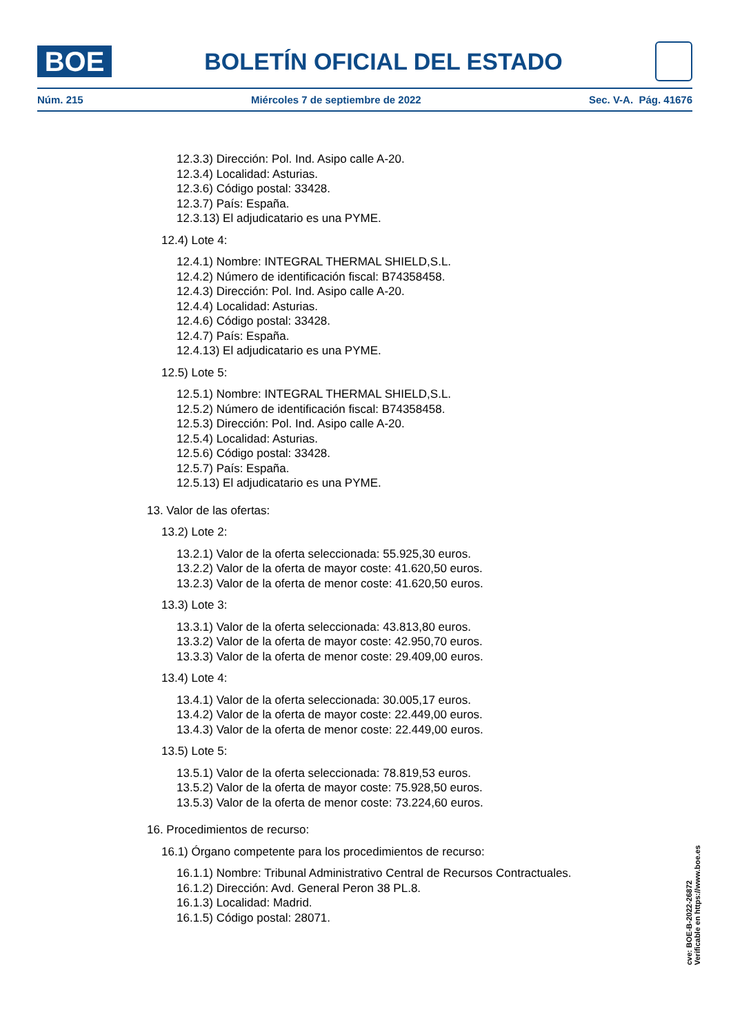BOE
BOLETÍN OFICIAL DEL ESTADO
Núm. 215 Miércoles 7 de septiembre de 2022 Sec. V-A. Pág. 41676
12.3.3) Dirección: Pol. Ind. Asipo calle A-20.
12.3.4) Localidad: Asturias.
12.3.6) Código postal: 33428.
12.3.7) País: España.
12.3.13) El adjudicatario es una PYME.
12.4) Lote 4:
12.4.1) Nombre: INTEGRAL THERMAL SHIELD,S.L.
12.4.2) Número de identificación fiscal: B74358458.
12.4.3) Dirección: Pol. Ind. Asipo calle A-20.
12.4.4) Localidad: Asturias.
12.4.6) Código postal: 33428.
12.4.7) País: España.
12.4.13) El adjudicatario es una PYME.
12.5) Lote 5:
12.5.1) Nombre: INTEGRAL THERMAL SHIELD,S.L.
12.5.2) Número de identificación fiscal: B74358458.
12.5.3) Dirección: Pol. Ind. Asipo calle A-20.
12.5.4) Localidad: Asturias.
12.5.6) Código postal: 33428.
12.5.7) País: España.
12.5.13) El adjudicatario es una PYME.
13. Valor de las ofertas:
13.2) Lote 2:
13.2.1) Valor de la oferta seleccionada: 55.925,30 euros.
13.2.2) Valor de la oferta de mayor coste: 41.620,50 euros.
13.2.3) Valor de la oferta de menor coste: 41.620,50 euros.
13.3) Lote 3:
13.3.1) Valor de la oferta seleccionada: 43.813,80 euros.
13.3.2) Valor de la oferta de mayor coste: 42.950,70 euros.
13.3.3) Valor de la oferta de menor coste: 29.409,00 euros.
13.4) Lote 4:
13.4.1) Valor de la oferta seleccionada: 30.005,17 euros.
13.4.2) Valor de la oferta de mayor coste: 22.449,00 euros.
13.4.3) Valor de la oferta de menor coste: 22.449,00 euros.
13.5) Lote 5:
13.5.1) Valor de la oferta seleccionada: 78.819,53 euros.
13.5.2) Valor de la oferta de mayor coste: 75.928,50 euros.
13.5.3) Valor de la oferta de menor coste: 73.224,60 euros.
16. Procedimientos de recurso:
16.1) Órgano competente para los procedimientos de recurso:
16.1.1) Nombre: Tribunal Administrativo Central de Recursos Contractuales.
16.1.2) Dirección: Avd. General Peron 38 PL.8.
16.1.3) Localidad: Madrid.
16.1.5) Código postal: 28071.
cve: BOE-B-2022-26872
Verificable en https://www.boe.es